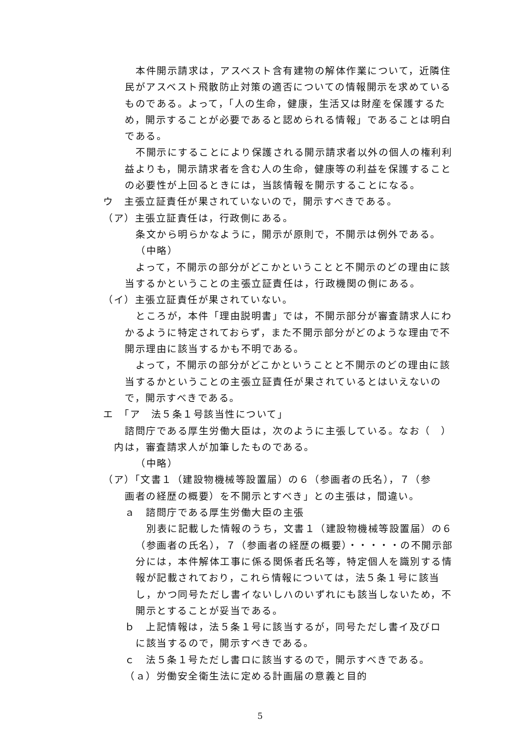本件開示請求は，アスベスト含有建物の解体作業について，近隣住民がアスベスト飛散防止対策の適否についての情報開示を求めているものである。よって，「人の生命，健康，生活又は財産を保護するため，開示することが必要であると認められる情報」であることは明白である。
不開示にすることにより保護される開示請求者以外の個人の権利利益よりも，開示請求者を含む人の生命，健康等の利益を保護することの必要性が上回るときには，当該情報を開示することになる。
ウ　主張立証責任が果されていないので，開示すべきである。
（ア）主張立証責任は，行政側にある。
条文から明らかなように，開示が原則で，不開示は例外である。
（中略）
よって，不開示の部分がどこかということと不開示のどの理由に該当するかということの主張立証責任は，行政機関の側にある。
（イ）主張立証責任が果されていない。
ところが，本件「理由説明書」では，不開示部分が審査請求人にわかるように特定されておらず，また不開示部分がどのような理由で不開示理由に該当するかも不明である。
よって，不開示の部分がどこかということと不開示のどの理由に該当するかということの主張立証責任が果されているとはいえないので，開示すべきである。
エ　「ア　法５条１号該当性について」
諮問庁である厚生労働大臣は，次のように主張している。なお（　）
内は，審査請求人が加筆したものである。
（中略）
（ア）「文書１（建設物機械等設置届）の６（参画者の氏名），７（参
画者の経歴の概要）を不開示とすべき」との主張は，間違い。
ａ　諮問庁である厚生労働大臣の主張
別表に記載した情報のうち，文書１（建設物機械等設置届）の６（参画者の氏名），７（参画者の経歴の概要）・・・・・の不開示部分には，本件解体工事に係る関係者氏名等，特定個人を識別する情報が記載されており，これら情報については，法５条１号に該当し，かつ同号ただし書イないしハのいずれにも該当しないため，不開示とすることが妥当である。
ｂ　上記情報は，法５条１号に該当するが，同号ただし書イ及びロ
に該当するので，開示すべきである。
ｃ　法５条１号ただし書ロに該当するので，開示すべきである。
（ａ）労働安全衛生法に定める計画届の意義と目的
5